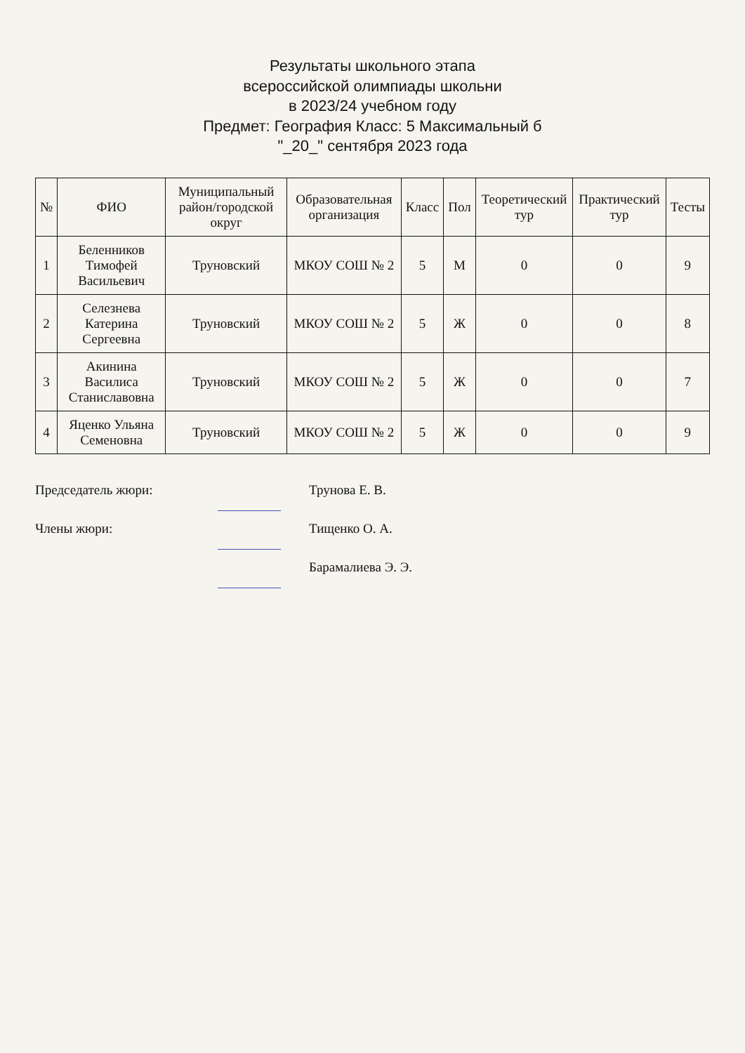Результаты школьного этапа
всероссийской олимпиады школьни
в 2023/24 учебном году
Предмет: География Класс: 5 Максимальный б
"_20_" сентября 2023 года
| № | ФИО | Муниципальный район/городской округ | Образовательная организация | Класс | Пол | Теоретический тур | Практический тур | Тесты |
| --- | --- | --- | --- | --- | --- | --- | --- | --- |
| 1 | Беленников Тимофей Васильевич | Труновский | МКОУ СОШ № 2 | 5 | М | 0 | 0 | 9 |
| 2 | Селезнева Катерина Сергеевна | Труновский | МКОУ СОШ № 2 | 5 | Ж | 0 | 0 | 8 |
| 3 | Акинина Василиса Станиславовна | Труновский | МКОУ СОШ № 2 | 5 | Ж | 0 | 0 | 7 |
| 4 | Яценко Ульяна Семеновна | Труновский | МКОУ СОШ № 2 | 5 | Ж | 0 | 0 | 9 |
Председатель жюри: Трунова Е. В.
Члены жюри: Тищенко О. А.
Барамалиева Э. Э.